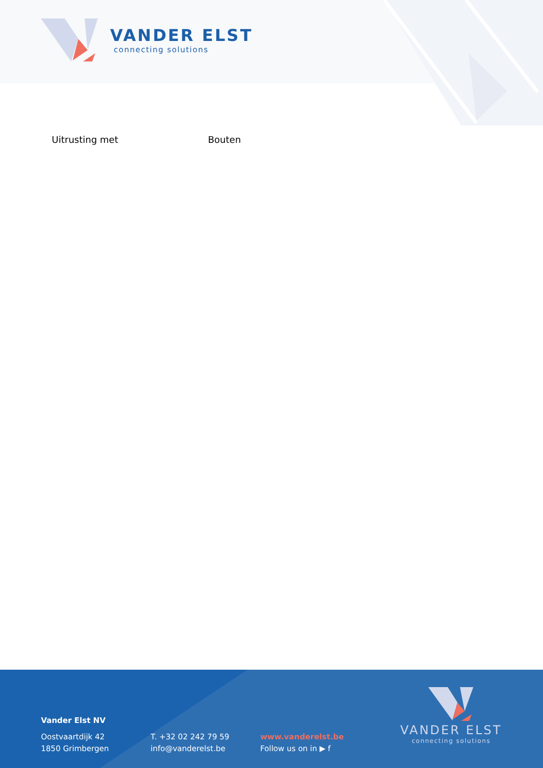VANDER ELST
connecting solutions
Uitrusting met Bouten
Vander Elst NV
Oostvaartdijk 42
1850 Grimbergen
T. +32 02 242 79 59
info@vanderelst.be
www.vanderelst.be
Follow us on in ▶ f
VANDER ELST
connecting solutions